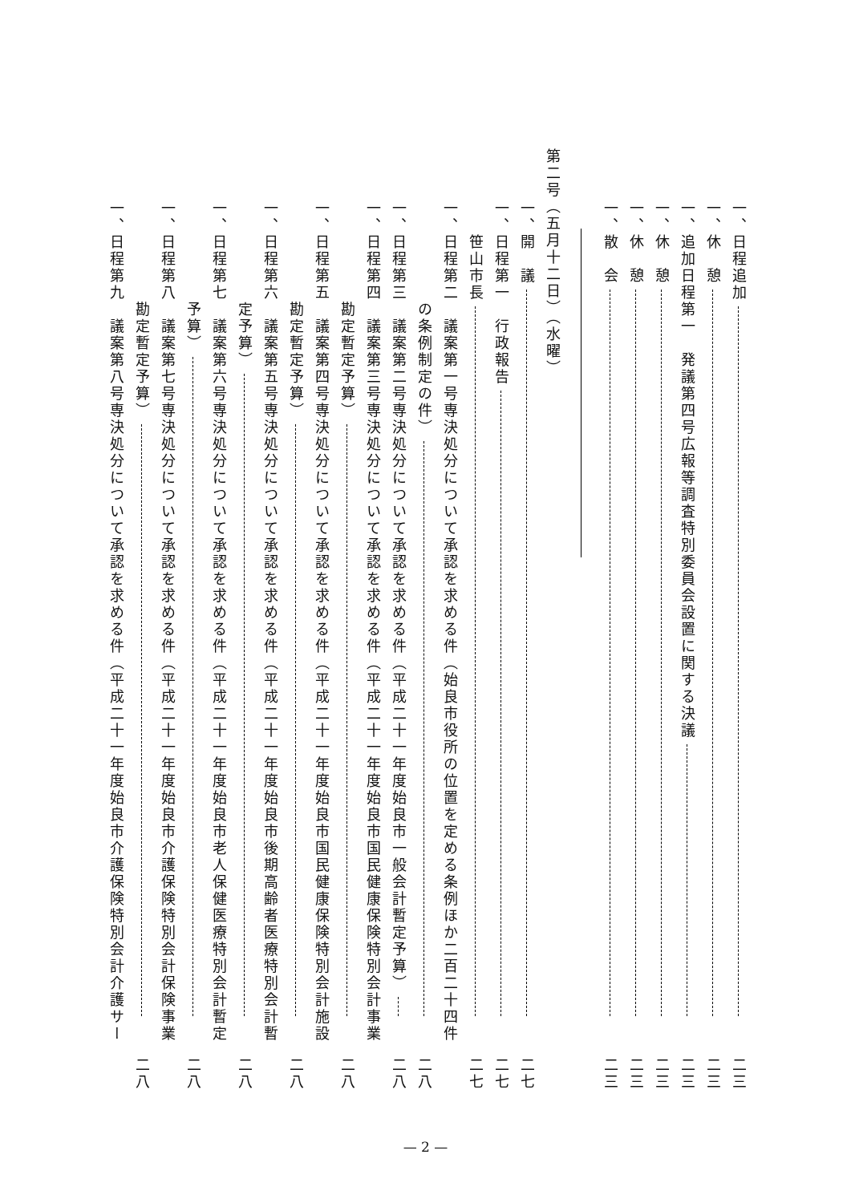一、日程追加 二三
一、休　憩 二三
一、追加日程第一　発議第四号広報等調査特別委員会設置に関する決議 二三
一、休　憩 二三
一、休　憩 二三
一、散　会 二三
第二号（五月十二日）（水曜）
一、開　議 二七
一、日程第一　行政報告 二七
　　笹山市長 二七
一、日程第二　議案第一号専決処分について承認を求める件（始良市役所の位置を定める条例ほか二百二十四件
　　　　　　の条例制定の件） 二八
一、日程第三　議案第二号専決処分について承認を求める件（平成二十一年度始良市一般会計暫定予算） 二八
一、日程第四　議案第三号専決処分について承認を求める件（平成二十一年度始良市国民健康保険特別会計事業
　　　　　　勘定暫定予算） 二八
一、日程第五　議案第四号専決処分について承認を求める件（平成二十一年度始良市国民健康保険特別会計施設
　　　　　　勘定暫定予算） 二八
一、日程第六　議案第五号専決処分について承認を求める件（平成二十一年度始良市後期高齢者医療特別会計暫
　　　　　　定予算） 二八
一、日程第七　議案第六号専決処分について承認を求める件（平成二十一年度始良市老人保健医療特別会計暫定
　　　　　　予算） 二八
一、日程第八　議案第七号専決処分について承認を求める件（平成二十一年度始良市介護保険特別会計保険事業
　　　　　　勘定暫定予算） 二八
一、日程第九　議案第八号専決処分について承認を求める件（平成二十一年度始良市介護保険特別会計介護サー
— 2 —